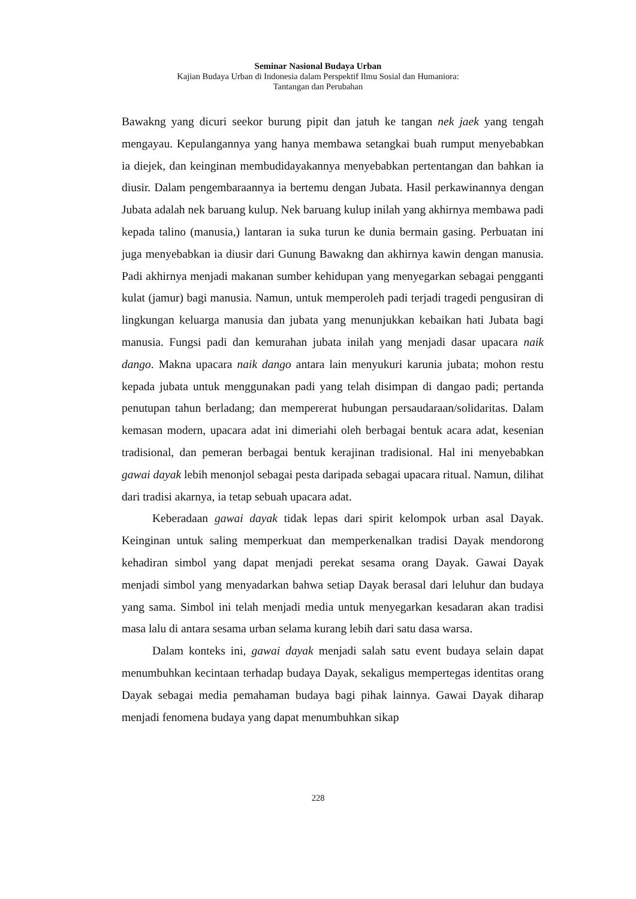Seminar Nasional Budaya Urban
Kajian Budaya Urban di Indonesia dalam Perspektif Ilmu Sosial dan Humaniora:
Tantangan dan Perubahan
Bawakng yang dicuri seekor burung pipit dan jatuh ke tangan nek jaek yang tengah mengayau. Kepulangannya yang hanya membawa setangkai buah rumput menyebabkan ia diejek, dan keinginan membudidayakannya menyebabkan pertentangan dan bahkan ia diusir. Dalam pengembaraannya ia bertemu dengan Jubata. Hasil perkawinannya dengan Jubata adalah nek baruang kulup. Nek baruang kulup inilah yang akhirnya membawa padi kepada talino (manusia,) lantaran ia suka turun ke dunia bermain gasing. Perbuatan ini juga menyebabkan ia diusir dari Gunung Bawakng dan akhirnya kawin dengan manusia. Padi akhirnya menjadi makanan sumber kehidupan yang menyegarkan sebagai pengganti kulat (jamur) bagi manusia. Namun, untuk memperoleh padi terjadi tragedi pengusiran di lingkungan keluarga manusia dan jubata yang menunjukkan kebaikan hati Jubata bagi manusia. Fungsi padi dan kemurahan jubata inilah yang menjadi dasar upacara naik dango. Makna upacara naik dango antara lain menyukuri karunia jubata; mohon restu kepada jubata untuk menggunakan padi yang telah disimpan di dangao padi; pertanda penutupan tahun berladang; dan mempererat hubungan persaudaraan/solidaritas. Dalam kemasan modern, upacara adat ini dimeriahi oleh berbagai bentuk acara adat, kesenian tradisional, dan pemeran berbagai bentuk kerajinan tradisional. Hal ini menyebabkan gawai dayak lebih menonjol sebagai pesta daripada sebagai upacara ritual. Namun, dilihat dari tradisi akarnya, ia tetap sebuah upacara adat.
Keberadaan gawai dayak tidak lepas dari spirit kelompok urban asal Dayak. Keinginan untuk saling memperkuat dan memperkenalkan tradisi Dayak mendorong kehadiran simbol yang dapat menjadi perekat sesama orang Dayak. Gawai Dayak menjadi simbol yang menyadarkan bahwa setiap Dayak berasal dari leluhur dan budaya yang sama. Simbol ini telah menjadi media untuk menyegarkan kesadaran akan tradisi masa lalu di antara sesama urban selama kurang lebih dari satu dasa warsa.
Dalam konteks ini, gawai dayak menjadi salah satu event budaya selain dapat menumbuhkan kecintaan terhadap budaya Dayak, sekaligus mempertegas identitas orang Dayak sebagai media pemahaman budaya bagi pihak lainnya. Gawai Dayak diharap menjadi fenomena budaya yang dapat menumbuhkan sikap
228